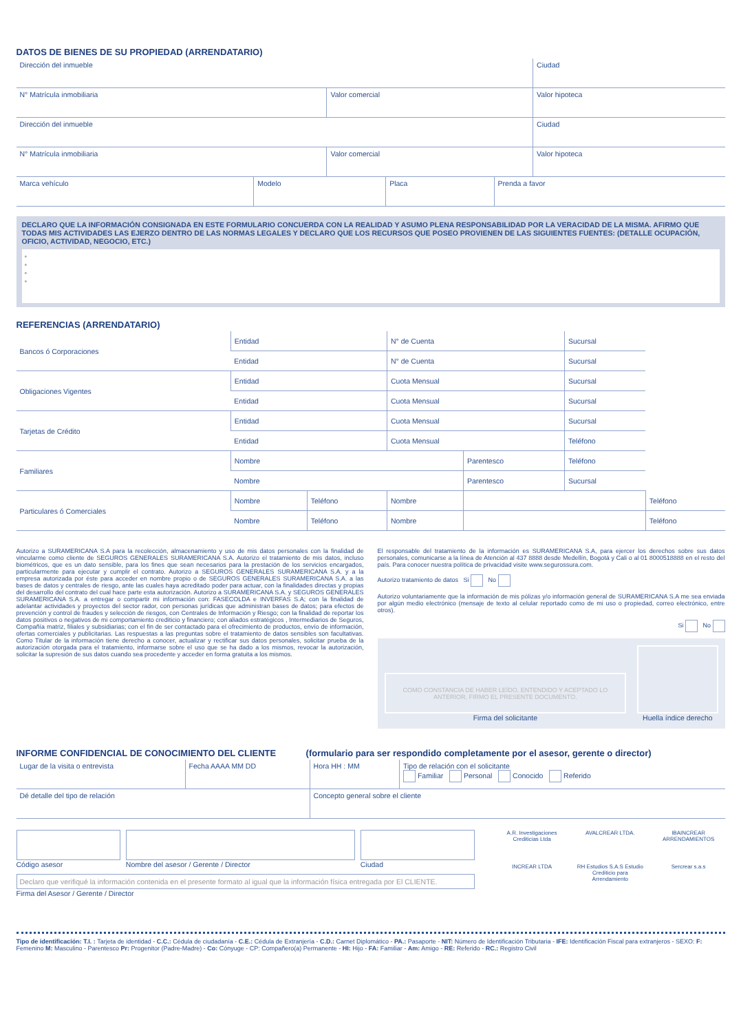DATOS DE BIENES DE SU PROPIEDAD (ARRENDATARIO)
| Dirección del inmueble | | Ciudad |
| N° Matrícula inmobiliaria | Valor comercial | Valor hipoteca |
| Dirección del inmueble | | Ciudad |
| N° Matrícula inmobiliaria | Valor comercial | Valor hipoteca |
| Marca vehículo | Modelo | Placa | Prenda a favor |
DECLARO QUE LA INFORMACIÓN CONSIGNADA EN ESTE FORMULARIO CONCUERDA CON LA REALIDAD Y ASUMO PLENA RESPONSABILIDAD POR LA VERACIDAD DE LA MISMA. AFIRMO QUE TODAS MIS ACTIVIDADES LAS EJERZO DENTRO DE LAS NORMAS LEGALES Y DECLARO QUE LOS RECURSOS QUE POSEO PROVIENEN DE LAS SIGUIENTES FUENTES: (DETALLE OCUPACIÓN, OFICIO, ACTIVIDAD, NEGOCIO, ETC.)
•
•
•
•
REFERENCIAS (ARRENDATARIO)
| Bancos ó Corporaciones | Entidad | | N° de Cuenta | | Sucursal | |
| | Entidad | | N° de Cuenta | | Sucursal | |
| Obligaciones Vigentes | Entidad | | Cuota Mensual | | Sucursal | |
| | Entidad | | Cuota Mensual | | Sucursal | |
| Tarjetas de Crédito | Entidad | | Cuota Mensual | | Sucursal | |
| | Entidad | | Cuota Mensual | | Teléfono | |
| Familiares | Nombre | | | Parentesco | Teléfono | |
| | Nombre | | | Parentesco | Sucursal | |
| Particulares ó Comerciales | Nombre | Teléfono | Nombre | | | Teléfono |
| | Nombre | Teléfono | Nombre | | | Teléfono |
Autorizo a SURAMERICANA S.A para la recolección, almacenamiento y uso de mis datos personales con la finalidad de vincularme como cliente de SEGUROS GENERALES SURAMERICANA S.A. Autorizo el tratamiento de mis datos, incluso biométricos, que es un dato sensible, para los fines que sean necesarios para la prestación de los servicios encargados, particularmente para ejecutar y cumplir el contrato. Autorizo a SEGUROS GENERALES SURAMERICANA S.A. y a la empresa autorizada por éste para acceder en nombre propio o de SEGUROS GENERALES SURAMERICANA S.A. a las bases de datos y centrales de riesgo, ante las cuales haya acreditado poder para actuar, con la finalidades directas y propias del desarrollo del contrato del cual hace parte esta autorización. Autorizo a SURAMERICANA S.A. y SEGUROS GENERALES SURAMERICANA S.A. a entregar o compartir mi información con: FASECOLDA e INVERFAS S.A; con la finalidad de adelantar actividades y proyectos del sector rador, con personas jurídicas que administran bases de datos; para efectos de prevención y control de fraudes y selección de riesgos, con Centrales de Información y Riesgo; con la finalidad de reportar los datos positivos o negativos de mi comportamiento crediticio y financiero; con aliados estratégicos , Intermediarios de Seguros, Compañía matriz, filiales y subsidiarias; con el fin de ser contactado para el ofrecimiento de productos, envío de información, ofertas comerciales y publicitarias. Las respuestas a las preguntas sobre el tratamiento de datos sensibles son facultativas. Como Titular de la información tiene derecho a conocer, actualizar y rectificar sus datos personales, solicitar prueba de la autorización otorgada para el tratamiento, informarse sobre el uso que se ha dado a los mismos, revocar la autorización, solicitar la supresión de sus datos cuando sea procedente y acceder en forma gratuita a los mismos.
El responsable del tratamiento de la información es SURAMERICANA S.A, para ejercer los derechos sobre sus datos personales, comunicarse a la línea de Atención al 437 8888 desde Medellín, Bogotá y Cali o al 01 8000518888 en el resto del país. Para conocer nuestra política de privacidad visite www.segurossura.com.
Autorizo tratamiento de datos Si No
Autorizo voluntariamente que la información de mis pólizas y/o información general de SURAMERICANA S.A me sea enviada por algún medio electrónico (mensaje de texto al celular reportado como de mi uso o propiedad, correo electrónico, entre otros).
Si No
COMO CONSTANCIA DE HABER LEÍDO, ENTENDIDO Y ACEPTADO LO ANTERIOR, FIRMO EL PRESENTE DOCUMENTO.
Firma del solicitante
Huella índice derecho
INFORME CONFIDENCIAL DE CONOCIMIENTO DEL CLIENTE (formulario para ser respondido completamente por el asesor, gerente o director)
| Lugar de la visita o entrevista | Fecha AAAA MM DD | Hora HH : MM | Tipo de relación con el solicitante Familiar Personal Conocido Referido |
| Dé detalle del tipo de relación | | Concepto general sobre el cliente | |
Código asesor Nombre del asesor / Gerente / Director
Ciudad
Declaro que verifiqué la información contenida en el presente formato al igual que la información física entregada por El CLIENTE.
Firma del Asesor / Gerente / Director
A.R. Investigaciones Crediticias Ltda AVALCREAR LTDA. IBAINCREAR ARRENDAMIENTOS INCREAR LTDA RH Estudios S.A.S Estudio Crediticio para Arrendamiento Sercrear s.a.s
Tipo de identificación: T.I. : Tarjeta de identidad - C.C.: Cédula de ciudadanía - C.E.: Cédula de Extranjería - C.D.: Carnet Diplomático - PA.: Pasaporte - NIT: Número de Identificación Tributaria - IFE: Identificación Fiscal para extranjeros - SEXO: F: Femenino M: Masculino - Parentesco Pr: Progenitor (Padre-Madre) - Co: Cónyuge - CP: Compañero(a) Permanente - HI: Hijo - FA: Familiar - Am: Amigo - RE: Referido - RC.: Registro Civil